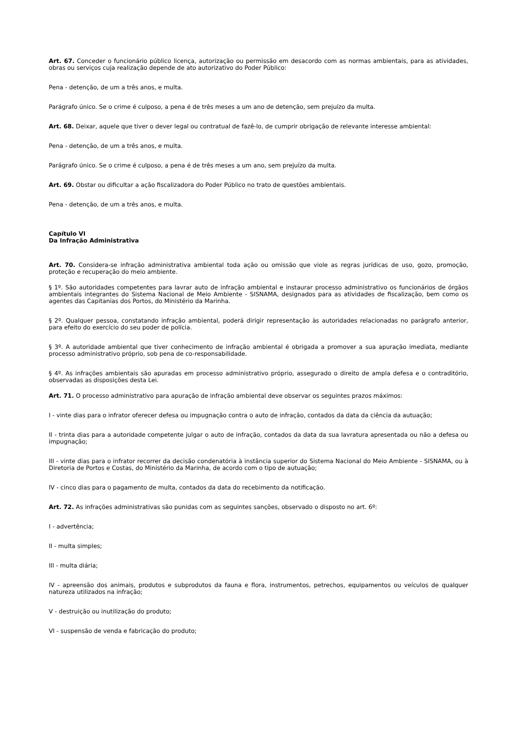Art. 67. Conceder o funcionário público licença, autorização ou permissão em desacordo com as normas ambientais, para as atividades, obras ou serviços cuja realização depende de ato autorizativo do Poder Público:
Pena - detenção, de um a três anos, e multa.
Parágrafo único. Se o crime é culposo, a pena é de três meses a um ano de detenção, sem prejuízo da multa.
Art. 68. Deixar, aquele que tiver o dever legal ou contratual de fazê-lo, de cumprir obrigação de relevante interesse ambiental:
Pena - detenção, de um a três anos, e multa.
Parágrafo único. Se o crime é culposo, a pena é de três meses a um ano, sem prejuízo da multa.
Art. 69. Obstar ou dificultar a ação fiscalizadora do Poder Público no trato de questões ambientais.
Pena - detenção, de um a três anos, e multa.
Capítulo VI
Da Infração Administrativa
Art. 70. Considera-se infração administrativa ambiental toda ação ou omissão que viole as regras jurídicas de uso, gozo, promoção, proteção e recuperação do meio ambiente.
§ 1º. São autoridades competentes para lavrar auto de infração ambiental e instaurar processo administrativo os funcionários de órgãos ambientais integrantes do Sistema Nacional de Meio Ambiente - SISNAMA, designados para as atividades de fiscalização, bem como os agentes das Capitanias dos Portos, do Ministério da Marinha.
§ 2º. Qualquer pessoa, constatando infração ambiental, poderá dirigir representação às autoridades relacionadas no parágrafo anterior, para efeito do exercício do seu poder de polícia.
§ 3º. A autoridade ambiental que tiver conhecimento de infração ambiental é obrigada a promover a sua apuração imediata, mediante processo administrativo próprio, sob pena de co-responsabilidade.
§ 4º. As infrações ambientais são apuradas em processo administrativo próprio, assegurado o direito de ampla defesa e o contraditório, observadas as disposições desta Lei.
Art. 71. O processo administrativo para apuração de infração ambiental deve observar os seguintes prazos máximos:
I - vinte dias para o infrator oferecer defesa ou impugnação contra o auto de infração, contados da data da ciência da autuação;
II - trinta dias para a autoridade competente julgar o auto de infração, contados da data da sua lavratura apresentada ou não a defesa ou impugnação;
III - vinte dias para o infrator recorrer da decisão condenatória à instância superior do Sistema Nacional do Meio Ambiente - SISNAMA, ou à Diretoria de Portos e Costas, do Ministério da Marinha, de acordo com o tipo de autuação;
IV - cinco dias para o pagamento de multa, contados da data do recebimento da notificação.
Art. 72. As infrações administrativas são punidas com as seguintes sanções, observado o disposto no art. 6º:
I - advertência;
II - multa simples;
III - multa diária;
IV - apreensão dos animais, produtos e subprodutos da fauna e flora, instrumentos, petrechos, equipamentos ou veículos de qualquer natureza utilizados na infração;
V - destruição ou inutilização do produto;
VI - suspensão de venda e fabricação do produto;